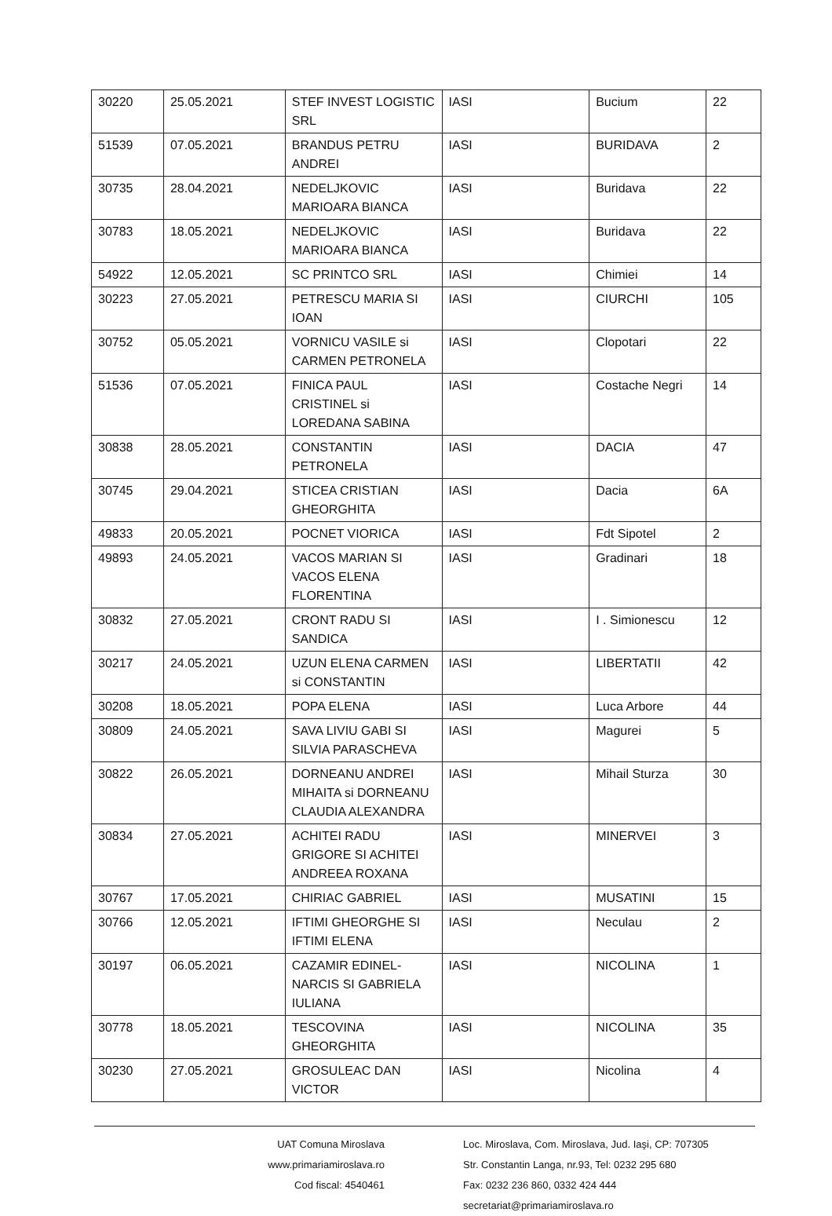| 30220 | 25.05.2021 | STEF INVEST LOGISTIC SRL | IASI | Bucium | 22 |
| 51539 | 07.05.2021 | BRANDUS PETRU ANDREI | IASI | BURIDAVA | 2 |
| 30735 | 28.04.2021 | NEDELJKOVIC MARIOARA BIANCA | IASI | Buridava | 22 |
| 30783 | 18.05.2021 | NEDELJKOVIC MARIOARA BIANCA | IASI | Buridava | 22 |
| 54922 | 12.05.2021 | SC PRINTCO SRL | IASI | Chimiei | 14 |
| 30223 | 27.05.2021 | PETRESCU MARIA SI IOAN | IASI | CIURCHI | 105 |
| 30752 | 05.05.2021 | VORNICU VASILE si CARMEN PETRONELA | IASI | Clopotari | 22 |
| 51536 | 07.05.2021 | FINICA PAUL CRISTINEL si LOREDANA SABINA | IASI | Costache Negri | 14 |
| 30838 | 28.05.2021 | CONSTANTIN PETRONELA | IASI | DACIA | 47 |
| 30745 | 29.04.2021 | STICEA CRISTIAN GHEORGHITA | IASI | Dacia | 6A |
| 49833 | 20.05.2021 | POCNET VIORICA | IASI | Fdt Sipotel | 2 |
| 49893 | 24.05.2021 | VACOS MARIAN SI VACOS ELENA FLORENTINA | IASI | Gradinari | 18 |
| 30832 | 27.05.2021 | CRONT RADU SI SANDICA | IASI | I . Simionescu | 12 |
| 30217 | 24.05.2021 | UZUN ELENA CARMEN si CONSTANTIN | IASI | LIBERTATII | 42 |
| 30208 | 18.05.2021 | POPA ELENA | IASI | Luca Arbore | 44 |
| 30809 | 24.05.2021 | SAVA LIVIU GABI SI SILVIA PARASCHEVA | IASI | Magurei | 5 |
| 30822 | 26.05.2021 | DORNEANU ANDREI MIHAITA si DORNEANU CLAUDIA ALEXANDRA | IASI | Mihail Sturza | 30 |
| 30834 | 27.05.2021 | ACHITEI RADU GRIGORE SI ACHITEI ANDREEA ROXANA | IASI | MINERVEI | 3 |
| 30767 | 17.05.2021 | CHIRIAC GABRIEL | IASI | MUSATINI | 15 |
| 30766 | 12.05.2021 | IFTIMI GHEORGHE SI IFTIMI ELENA | IASI | Neculau | 2 |
| 30197 | 06.05.2021 | CAZAMIR EDINEL-NARCIS SI GABRIELA IULIANA | IASI | NICOLINA | 1 |
| 30778 | 18.05.2021 | TESCOVINA GHEORGHITA | IASI | NICOLINA | 35 |
| 30230 | 27.05.2021 | GROSULEAC DAN VICTOR | IASI | Nicolina | 4 |
UAT Comuna Miroslava
www.primariamiroslava.ro
Cod fiscal: 4540461
Loc. Miroslava, Com. Miroslava, Jud. Iaşi, CP: 707305
Str. Constantin Langa, nr.93, Tel: 0232 295 680
Fax: 0232 236 860, 0332 424 444
secretariat@primariamiroslava.ro